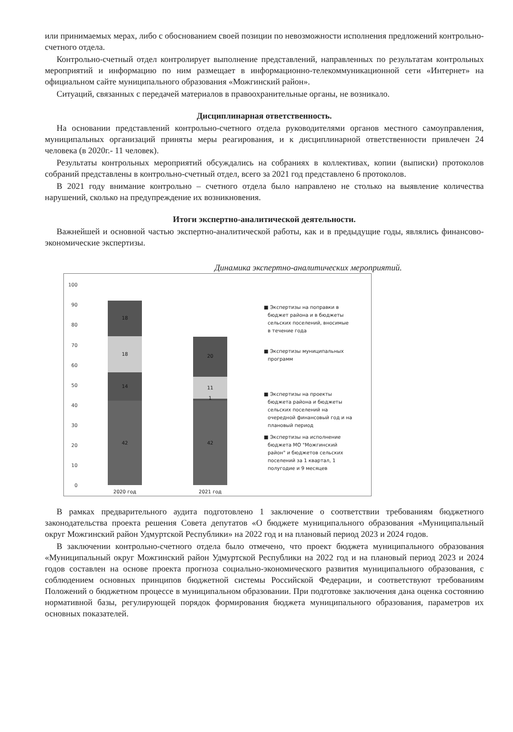или принимаемых мерах, либо с обоснованием своей позиции по невозможности исполнения предложений контрольно-счетного отдела.
Контрольно-счетный отдел контролирует выполнение представлений, направленных по результатам контрольных мероприятий и информацию по ним размещает в информационно-телекоммуникационной сети «Интернет» на официальном сайте муниципального образования «Можгинский район».
Ситуаций, связанных с передачей материалов в правоохранительные органы, не возникало.
Дисциплинарная ответственность.
На основании представлений контрольно-счетного отдела руководителями органов местного самоуправления, муниципальных организаций приняты меры реагирования, и к дисциплинарной ответственности привлечен 24 человека (в 2020г.- 11 человек).
Результаты контрольных мероприятий обсуждались на собраниях в коллективах, копии (выписки) протоколов собраний представлены в контрольно-счетный отдел, всего за 2021 год представлено 6 протоколов.
В 2021 году внимание контрольно – счетного отдела было направлено не столько на выявление количества нарушений, сколько на предупреждение их возникновения.
Итоги экспертно-аналитической деятельности.
Важнейшей и основной частью экспертно-аналитической работы, как и в предыдущие годы, являлись финансово-экономические экспертизы.
Динамика экспертно-аналитических мероприятий.
100
90
80
70
60
50
40
30
20
10
0
42
14
18
18
42
1
11
20
2020 год
2021 год
■ Экспертизы на поправки в
бюджет района и в бюджеты
сельских поселений, вносимые
в течение года
■ Экспертизы муниципальных
программ
■ Экспертизы на проекты
бюджета района и бюджеты
сельских поселений на
очередной финансовый год и на
плановый период
■ Экспертизы на исполнение
бюджета МО "Можгинский
район" и бюджетов сельских
поселений за 1 квартал, 1
полугодие и 9 месяцев
В рамках предварительного аудита подготовлено 1 заключение о соответствии требованиям бюджетного законодательства проекта решения Совета депутатов «О бюджете муниципального образования «Муниципальный округ Можгинский район Удмуртской Республики» на 2022 год и на плановый период 2023 и 2024 годов.
В заключении контрольно-счетного отдела было отмечено, что проект бюджета муниципального образования «Муниципальный округ Можгинский район Удмуртской Республики на 2022 год и на плановый период 2023 и 2024 годов составлен на основе проекта прогноза социально-экономического развития муниципального образования, с соблюдением основных принципов бюджетной системы Российской Федерации, и соответствуют требованиям Положений о бюджетном процессе в муниципальном образовании. При подготовке заключения дана оценка состоянию нормативной базы, регулирующей порядок формирования бюджета муниципального образования, параметров их основных показателей.